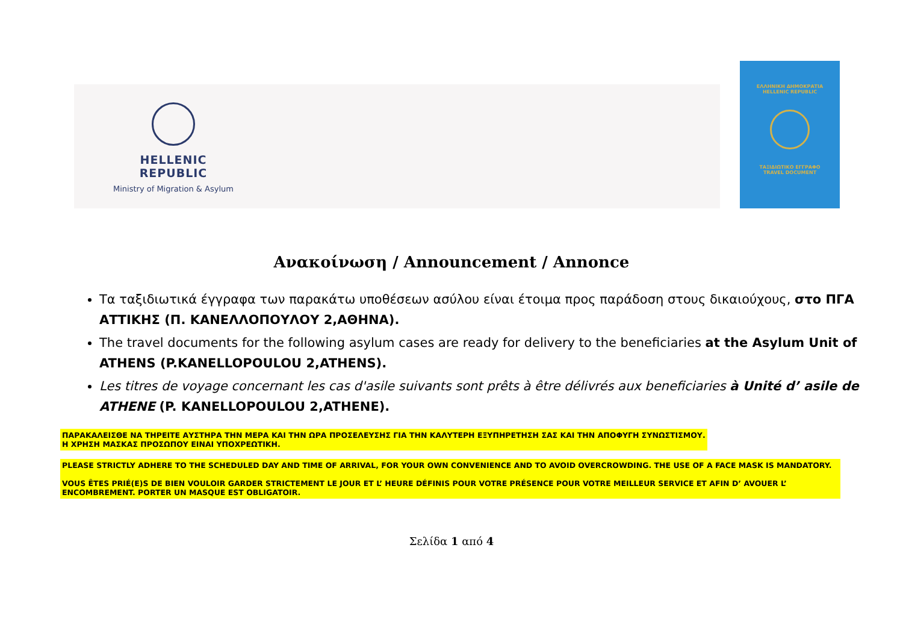HELLENIC REPUBLIC
Ministry of Migration & Asylum
ΕΛΛΗΝΙΚΗ ΔΗΜΟΚΡΑΤΙΑ
HELLENIC REPUBLIC
ΤΑΞΙΔΙΩΤΙΚΟ ΕΓΓΡΑΦΟ
TRAVEL DOCUMENT
Ανακοίνωση / Announcement / Annonce
Τα ταξιδιωτικά έγγραφα των παρακάτω υποθέσεων ασύλου είναι έτοιμα προς παράδοση στους δικαιούχους, στο ΠΓΑ ΑΤΤΙΚΗΣ (Π. ΚΑΝΕΛΛΟΠΟΥΛΟΥ 2,ΑΘΗΝΑ).
The travel documents for the following asylum cases are ready for delivery to the beneficiaries at the Asylum Unit of ATHENS (P.KANELLOPOULOU 2,ATHENS).
Les titres de voyage concernant les cas d'asile suivants sont prêts à être délivrés aux beneficiaries à Unité d’ asile de ATHENE (P. KANELLOPOULOU 2,ATHENE).
ΠΑΡΑΚΑΛΕΙΣΘΕ ΝΑ ΤΗΡΕΙΤΕ ΑΥΣΤΗΡΑ ΤΗΝ ΜΕΡΑ ΚΑΙ ΤΗΝ ΩΡΑ ΠΡΟΣΕΛΕΥΣΗΣ ΓΙΑ ΤΗΝ ΚΑΛΥΤΕΡΗ ΕΞΥΠΗΡΕΤΗΣΗ ΣΑΣ ΚΑΙ ΤΗΝ ΑΠΟΦΥΓΗ ΣΥΝΩΣΤΙΣΜΟΥ.
Η ΧΡΗΣΗ ΜΑΣΚΑΣ ΠΡΟΣΩΠΟΥ ΕΙΝΑΙ ΥΠΟΧΡΕΩΤΙΚΗ.
PLEASE STRICTLY ADHERE TO THE SCHEDULED DAY AND TIME OF ARRIVAL, FOR YOUR OWN CONVENIENCE AND TO AVOID OVERCROWDING. THE USE OF A FACE MASK IS MANDATORY.
VOUS ÊTES PRIÉ(E)S DE BIEN VOULOIR GARDER STRICTEMENT LE JOUR ET L’ HEURE DÉFINIS POUR VOTRE PRÉSENCE POUR VOTRE MEILLEUR SERVICE ET AFIN D’ AVOUER L’ ENCOMBREMENT. PORTER UN MASQUE EST OBLIGATOIR.
Σελίδα 1 από 4